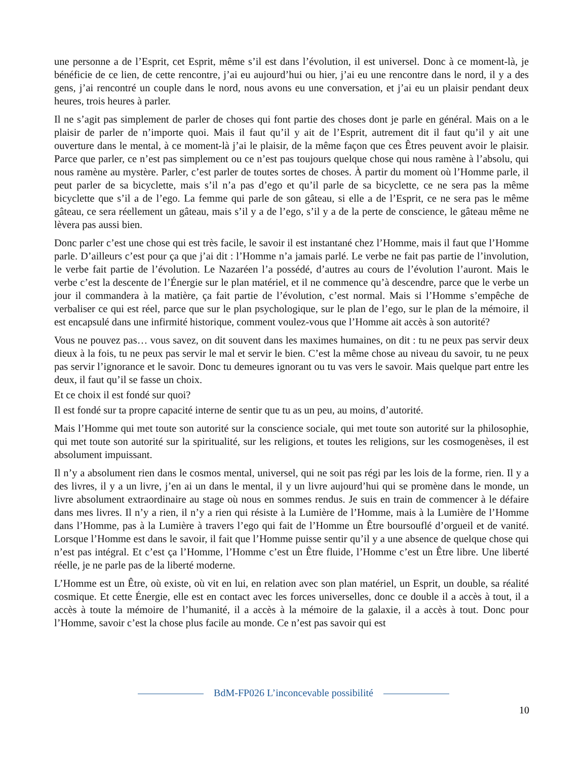une personne a de l’Esprit, cet Esprit, même s’il est dans l’évolution, il est universel. Donc à ce moment-là, je bénéficie de ce lien, de cette rencontre, j’ai eu aujourd’hui ou hier, j’ai eu une rencontre dans le nord, il y a des gens, j’ai rencontré un couple dans le nord, nous avons eu une conversation, et j’ai eu un plaisir pendant deux heures, trois heures à parler.
Il ne s’agit pas simplement de parler de choses qui font partie des choses dont je parle en général. Mais on a le plaisir de parler de n’importe quoi. Mais il faut qu’il y ait de l’Esprit, autrement dit il faut qu’il y ait une ouverture dans le mental, à ce moment-là j’ai le plaisir, de la même façon que ces Êtres peuvent avoir le plaisir. Parce que parler, ce n’est pas simplement ou ce n’est pas toujours quelque chose qui nous ramène à l’absolu, qui nous ramène au mystère. Parler, c’est parler de toutes sortes de choses. À partir du moment où l’Homme parle, il peut parler de sa bicyclette, mais s’il n’a pas d’ego et qu’il parle de sa bicyclette, ce ne sera pas la même bicyclette que s’il a de l’ego. La femme qui parle de son gâteau, si elle a de l’Esprit, ce ne sera pas le même gâteau, ce sera réellement un gâteau, mais s’il y a de l’ego, s’il y a de la perte de conscience, le gâteau même ne lèvera pas aussi bien.
Donc parler c’est une chose qui est très facile, le savoir il est instantané chez l’Homme, mais il faut que l’Homme parle. D’ailleurs c’est pour ça que j’ai dit : l’Homme n’a jamais parlé. Le verbe ne fait pas partie de l’involution, le verbe fait partie de l’évolution. Le Nazaréen l’a possédé, d’autres au cours de l’évolution l’auront. Mais le verbe c’est la descente de l’Énergie sur le plan matériel, et il ne commence qu’à descendre, parce que le verbe un jour il commandera à la matière, ça fait partie de l’évolution, c’est normal. Mais si l’Homme s’empêche de verbaliser ce qui est réel, parce que sur le plan psychologique, sur le plan de l’ego, sur le plan de la mémoire, il est encapsulé dans une infirmité historique, comment voulez-vous que l’Homme ait accès à son autorité?
Vous ne pouvez pas… vous savez, on dit souvent dans les maximes humaines, on dit : tu ne peux pas servir deux dieux à la fois, tu ne peux pas servir le mal et servir le bien. C’est la même chose au niveau du savoir, tu ne peux pas servir l’ignorance et le savoir. Donc tu demeures ignorant ou tu vas vers le savoir. Mais quelque part entre les deux, il faut qu’il se fasse un choix.
Et ce choix il est fondé sur quoi?
Il est fondé sur ta propre capacité interne de sentir que tu as un peu, au moins, d’autorité.
Mais l’Homme qui met toute son autorité sur la conscience sociale, qui met toute son autorité sur la philosophie, qui met toute son autorité sur la spiritualité, sur les religions, et toutes les religions, sur les cosmogenèses, il est absolument impuissant.
Il n’y a absolument rien dans le cosmos mental, universel, qui ne soit pas régi par les lois de la forme, rien. Il y a des livres, il y a un livre, j’en ai un dans le mental, il y un livre aujourd’hui qui se promène dans le monde, un livre absolument extraordinaire au stage où nous en sommes rendus. Je suis en train de commencer à le défaire dans mes livres. Il n’y a rien, il n’y a rien qui résiste à la Lumière de l’Homme, mais à la Lumière de l’Homme dans l’Homme, pas à la Lumière à travers l’ego qui fait de l’Homme un Être boursouflé d’orgueil et de vanité. Lorsque l’Homme est dans le savoir, il fait que l’Homme puisse sentir qu’il y a une absence de quelque chose qui n’est pas intégral. Et c’est ça l’Homme, l’Homme c’est un Être fluide, l’Homme c’est un Être libre. Une liberté réelle, je ne parle pas de la liberté moderne.
L’Homme est un Être, où existe, où vit en lui, en relation avec son plan matériel, un Esprit, un double, sa réalité cosmique. Et cette Énergie, elle est en contact avec les forces universelles, donc ce double il a accès à tout, il a accès à toute la mémoire de l’humanité, il a accès à la mémoire de la galaxie, il a accès à tout. Donc pour l’Homme, savoir c’est la chose plus facile au monde. Ce n’est pas savoir qui est
BdM-FP026 L’inconcevable possibilité
10